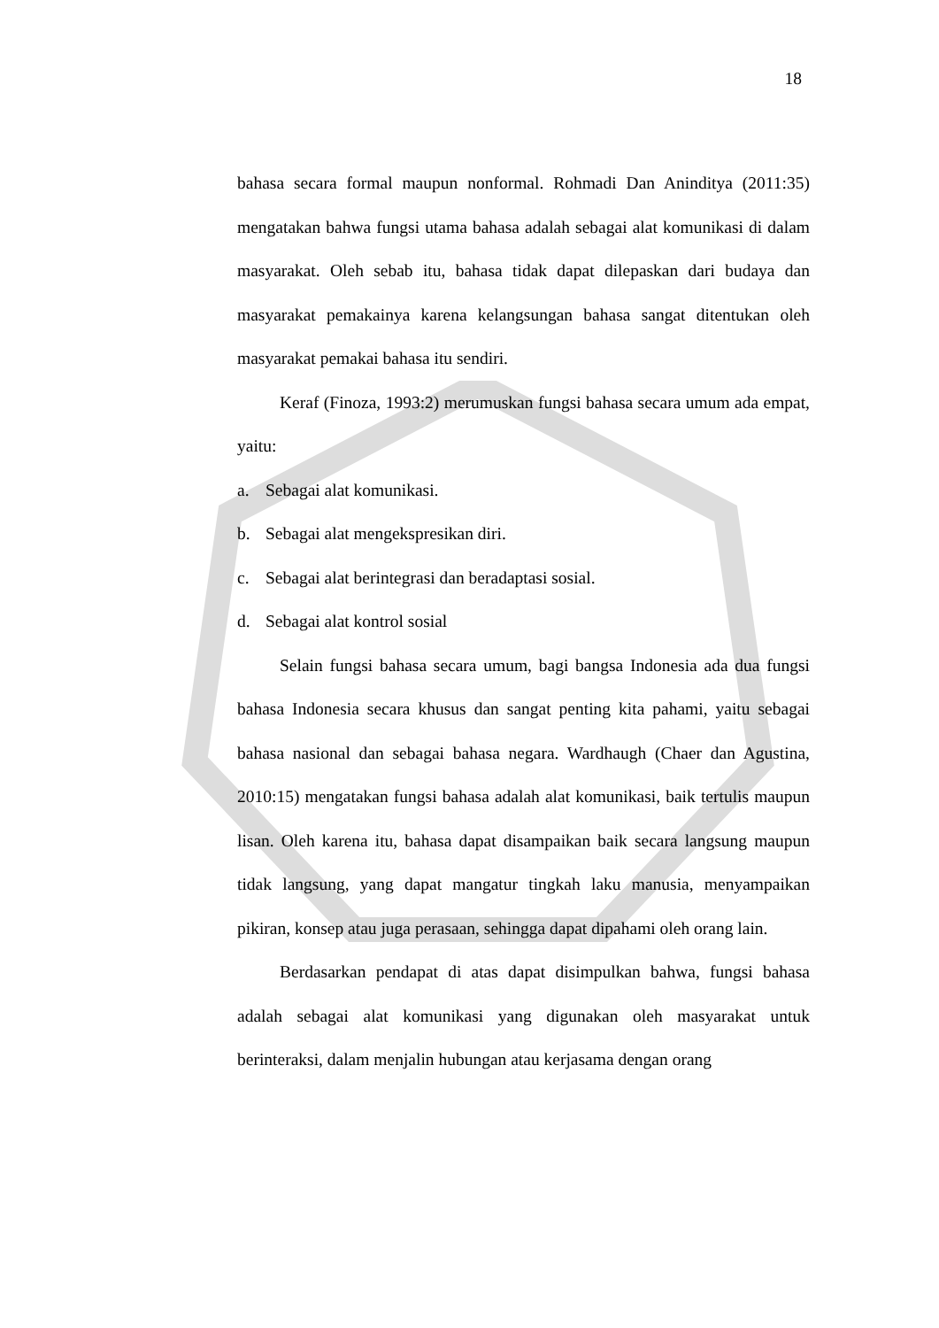18
bahasa secara formal maupun nonformal. Rohmadi Dan Aninditya (2011:35) mengatakan bahwa fungsi utama bahasa adalah sebagai alat komunikasi di dalam masyarakat. Oleh sebab itu, bahasa tidak dapat dilepaskan dari budaya dan masyarakat pemakainya karena kelangsungan bahasa sangat ditentukan oleh masyarakat pemakai bahasa itu sendiri.
Keraf (Finoza, 1993:2) merumuskan fungsi bahasa secara umum ada empat, yaitu:
a. Sebagai alat komunikasi.
b. Sebagai alat mengekspresikan diri.
c. Sebagai alat berintegrasi dan beradaptasi sosial.
d. Sebagai alat kontrol sosial
Selain fungsi bahasa secara umum, bagi bangsa Indonesia ada dua fungsi bahasa Indonesia secara khusus dan sangat penting kita pahami, yaitu sebagai bahasa nasional dan sebagai bahasa negara. Wardhaugh (Chaer dan Agustina, 2010:15) mengatakan fungsi bahasa adalah alat komunikasi, baik tertulis maupun lisan. Oleh karena itu, bahasa dapat disampaikan baik secara langsung maupun tidak langsung, yang dapat mangatur tingkah laku manusia, menyampaikan pikiran, konsep atau juga perasaan, sehingga dapat dipahami oleh orang lain.
Berdasarkan pendapat di atas dapat disimpulkan bahwa, fungsi bahasa adalah sebagai alat komunikasi yang digunakan oleh masyarakat untuk berinteraksi, dalam menjalin hubungan atau kerjasama dengan orang